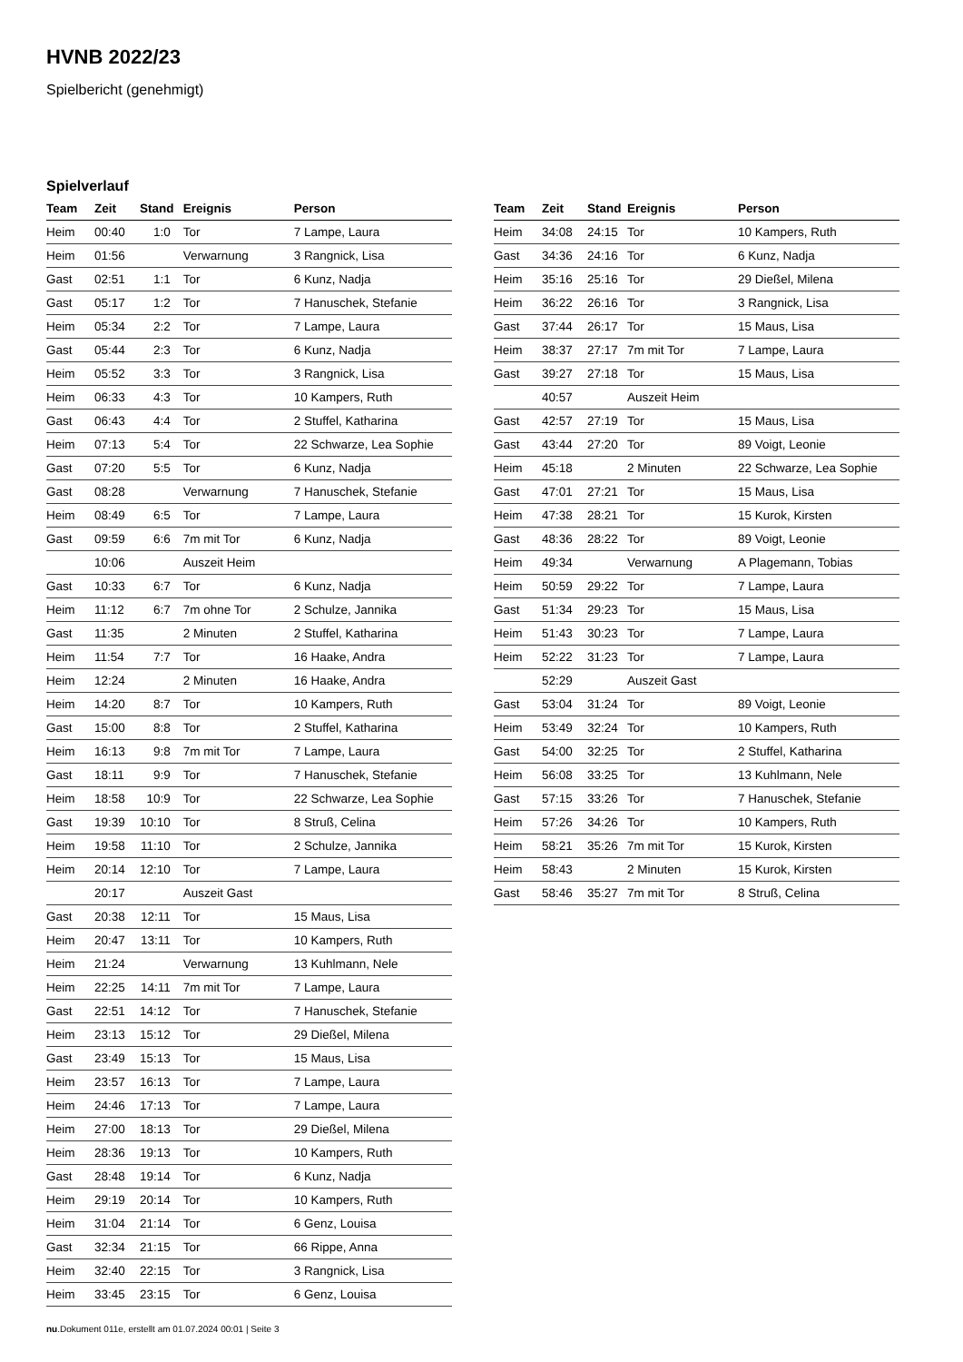HVNB 2022/23
Spielbericht (genehmigt)
Spielverlauf
| Team | Zeit | Stand | Ereignis | Person |
| --- | --- | --- | --- | --- |
| Heim | 00:40 | 1:0 | Tor | 7 Lampe, Laura |
| Heim | 01:56 | | Verwarnung | 3 Rangnick, Lisa |
| Gast | 02:51 | 1:1 | Tor | 6 Kunz, Nadja |
| Gast | 05:17 | 1:2 | Tor | 7 Hanuschek, Stefanie |
| Heim | 05:34 | 2:2 | Tor | 7 Lampe, Laura |
| Gast | 05:44 | 2:3 | Tor | 6 Kunz, Nadja |
| Heim | 05:52 | 3:3 | Tor | 3 Rangnick, Lisa |
| Heim | 06:33 | 4:3 | Tor | 10 Kampers, Ruth |
| Gast | 06:43 | 4:4 | Tor | 2 Stuffel, Katharina |
| Heim | 07:13 | 5:4 | Tor | 22 Schwarze, Lea Sophie |
| Gast | 07:20 | 5:5 | Tor | 6 Kunz, Nadja |
| Gast | 08:28 | | Verwarnung | 7 Hanuschek, Stefanie |
| Heim | 08:49 | 6:5 | Tor | 7 Lampe, Laura |
| Gast | 09:59 | 6:6 | 7m mit Tor | 6 Kunz, Nadja |
| | 10:06 | | Auszeit Heim | |
| Gast | 10:33 | 6:7 | Tor | 6 Kunz, Nadja |
| Heim | 11:12 | 6:7 | 7m ohne Tor | 2 Schulze, Jannika |
| Gast | 11:35 | | 2 Minuten | 2 Stuffel, Katharina |
| Heim | 11:54 | 7:7 | Tor | 16 Haake, Andra |
| Heim | 12:24 | | 2 Minuten | 16 Haake, Andra |
| Heim | 14:20 | 8:7 | Tor | 10 Kampers, Ruth |
| Gast | 15:00 | 8:8 | Tor | 2 Stuffel, Katharina |
| Heim | 16:13 | 9:8 | 7m mit Tor | 7 Lampe, Laura |
| Gast | 18:11 | 9:9 | Tor | 7 Hanuschek, Stefanie |
| Heim | 18:58 | 10:9 | Tor | 22 Schwarze, Lea Sophie |
| Gast | 19:39 | 10:10 | Tor | 8 Struß, Celina |
| Heim | 19:58 | 11:10 | Tor | 2 Schulze, Jannika |
| Heim | 20:14 | 12:10 | Tor | 7 Lampe, Laura |
| | 20:17 | | Auszeit Gast | |
| Gast | 20:38 | 12:11 | Tor | 15 Maus, Lisa |
| Heim | 20:47 | 13:11 | Tor | 10 Kampers, Ruth |
| Heim | 21:24 | | Verwarnung | 13 Kuhlmann, Nele |
| Heim | 22:25 | 14:11 | 7m mit Tor | 7 Lampe, Laura |
| Gast | 22:51 | 14:12 | Tor | 7 Hanuschek, Stefanie |
| Heim | 23:13 | 15:12 | Tor | 29 Dießel, Milena |
| Gast | 23:49 | 15:13 | Tor | 15 Maus, Lisa |
| Heim | 23:57 | 16:13 | Tor | 7 Lampe, Laura |
| Heim | 24:46 | 17:13 | Tor | 7 Lampe, Laura |
| Heim | 27:00 | 18:13 | Tor | 29 Dießel, Milena |
| Heim | 28:36 | 19:13 | Tor | 10 Kampers, Ruth |
| Gast | 28:48 | 19:14 | Tor | 6 Kunz, Nadja |
| Heim | 29:19 | 20:14 | Tor | 10 Kampers, Ruth |
| Heim | 31:04 | 21:14 | Tor | 6 Genz, Louisa |
| Gast | 32:34 | 21:15 | Tor | 66 Rippe, Anna |
| Heim | 32:40 | 22:15 | Tor | 3 Rangnick, Lisa |
| Heim | 33:45 | 23:15 | Tor | 6 Genz, Louisa |
| Team | Zeit | Stand | Ereignis | Person |
| --- | --- | --- | --- | --- |
| Heim | 34:08 | 24:15 | Tor | 10 Kampers, Ruth |
| Gast | 34:36 | 24:16 | Tor | 6 Kunz, Nadja |
| Heim | 35:16 | 25:16 | Tor | 29 Dießel, Milena |
| Heim | 36:22 | 26:16 | Tor | 3 Rangnick, Lisa |
| Gast | 37:44 | 26:17 | Tor | 15 Maus, Lisa |
| Heim | 38:37 | 27:17 | 7m mit Tor | 7 Lampe, Laura |
| Gast | 39:27 | 27:18 | Tor | 15 Maus, Lisa |
| | 40:57 | | Auszeit Heim | |
| Gast | 42:57 | 27:19 | Tor | 15 Maus, Lisa |
| Gast | 43:44 | 27:20 | Tor | 89 Voigt, Leonie |
| Heim | 45:18 | | 2 Minuten | 22 Schwarze, Lea Sophie |
| Gast | 47:01 | 27:21 | Tor | 15 Maus, Lisa |
| Heim | 47:38 | 28:21 | Tor | 15 Kurok, Kirsten |
| Gast | 48:36 | 28:22 | Tor | 89 Voigt, Leonie |
| Heim | 49:34 | | Verwarnung | A Plagemann, Tobias |
| Heim | 50:59 | 29:22 | Tor | 7 Lampe, Laura |
| Gast | 51:34 | 29:23 | Tor | 15 Maus, Lisa |
| Heim | 51:43 | 30:23 | Tor | 7 Lampe, Laura |
| Heim | 52:22 | 31:23 | Tor | 7 Lampe, Laura |
| | 52:29 | | Auszeit Gast | |
| Gast | 53:04 | 31:24 | Tor | 89 Voigt, Leonie |
| Heim | 53:49 | 32:24 | Tor | 10 Kampers, Ruth |
| Gast | 54:00 | 32:25 | Tor | 2 Stuffel, Katharina |
| Heim | 56:08 | 33:25 | Tor | 13 Kuhlmann, Nele |
| Gast | 57:15 | 33:26 | Tor | 7 Hanuschek, Stefanie |
| Heim | 57:26 | 34:26 | Tor | 10 Kampers, Ruth |
| Heim | 58:21 | 35:26 | 7m mit Tor | 15 Kurok, Kirsten |
| Heim | 58:43 | | 2 Minuten | 15 Kurok, Kirsten |
| Gast | 58:46 | 35:27 | 7m mit Tor | 8 Struß, Celina |
nu.Dokument 011e, erstellt am 01.07.2024 00:01 | Seite 3